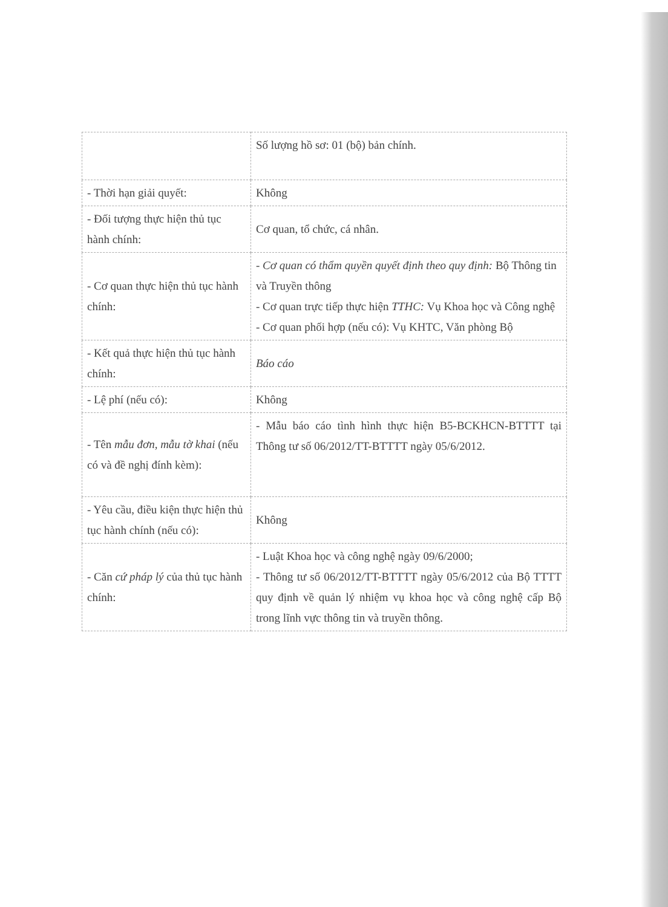| | Số lượng hồ sơ: 01 (bộ) bản chính. |
| - Thời hạn giải quyết: | Không |
| - Đối tượng thực hiện thủ tục hành chính: | Cơ quan, tổ chức, cá nhân. |
| - Cơ quan thực hiện thủ tục hành chính: | - Cơ quan có thẩm quyền quyết định theo quy định: Bộ Thông tin và Truyền thông - Cơ quan trực tiếp thực hiện TTHC: Vụ Khoa học và Công nghệ - Cơ quan phối hợp (nếu có): Vụ KHTC, Văn phòng Bộ |
| - Kết quả thực hiện thủ tục hành chính: | Báo cáo |
| - Lệ phí (nếu có): | Không |
| - Tên mẫu đơn, mẫu tờ khai (nếu có và đề nghị đính kèm): | - Mẫu báo cáo tình hình thực hiện B5-BCKHCN-BTTTT tại Thông tư số 06/2012/TT-BTTTT ngày 05/6/2012. |
| - Yêu cầu, điều kiện thực hiện thủ tục hành chính (nếu có): | Không |
| - Căn cứ pháp lý của thủ tục hành chính: | - Luật Khoa học và công nghệ ngày 09/6/2000; - Thông tư số 06/2012/TT-BTTTT ngày 05/6/2012 của Bộ TTTT quy định về quản lý nhiệm vụ khoa học và công nghệ cấp Bộ trong lĩnh vực thông tin và truyền thông. |